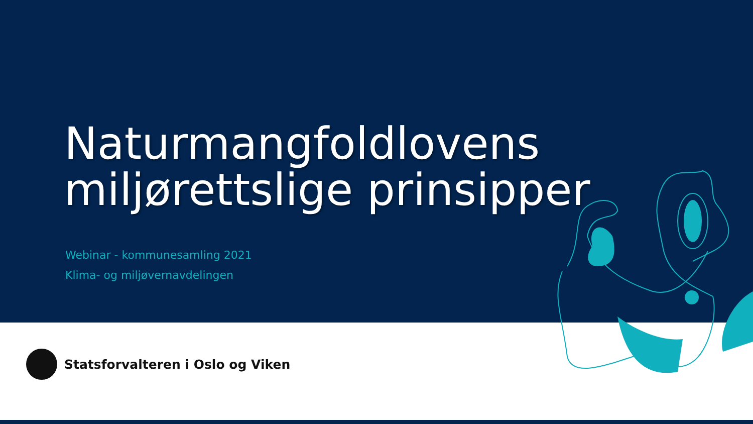Naturmangfoldlovens
miljørettslige prinsipper
Webinar - kommunesamling 2021
Klima- og miljøvernavdelingen
Statsforvalteren i Oslo og Viken